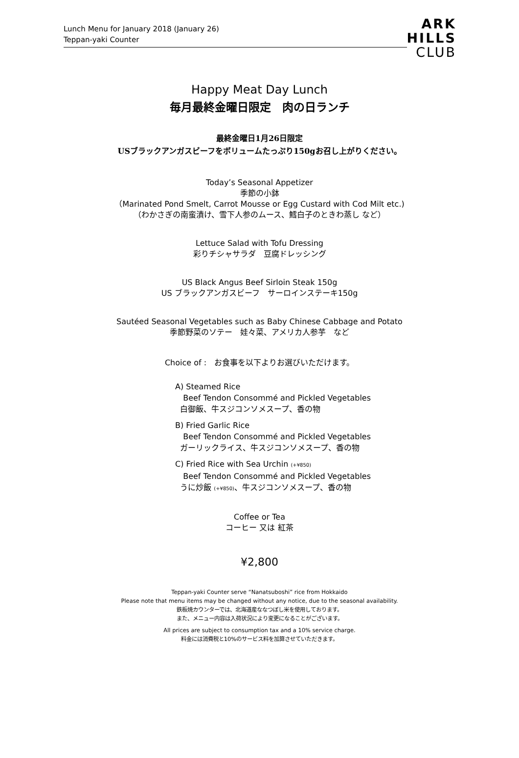Lunch Menu for January 2018 (January 26)
Teppan-yaki Counter
ARK
HILLS
CLUB
Happy Meat Day Lunch
毎月最終金曜日限定　肉の日ランチ
最終金曜日1月26日限定
USブラックアンガスビーフをボリュームたっぷり150gお召し上がりください。
Today’s Seasonal Appetizer
季節の小鉢
（Marinated Pond Smelt, Carrot Mousse or Egg Custard with Cod Milt etc.)
（わかさぎの南蛮漬け、雪下人参のムース、鱈白子のときわ蒸し など）
Lettuce Salad with Tofu Dressing
彩りチシャサラダ　豆腐ドレッシング
US Black Angus Beef Sirloin Steak 150g
US ブラックアンガスビーフ　サーロインステーキ150g
Sautéed Seasonal Vegetables such as Baby Chinese Cabbage and Potato
季節野菜のソテー　娃々菜、アメリカ人参芋　など
Choice of :　お食事を以下よりお選びいただけます。
A) Steamed Rice
Beef Tendon Consommé and Pickled Vegetables
白御飯、牛スジコンソメスープ、香の物
B) Fried Garlic Rice
Beef Tendon Consommé and Pickled Vegetables
ガーリックライス、牛スジコンソメスープ、香の物
C) Fried Rice with Sea Urchin (+¥850)
Beef Tendon Consommé and Pickled Vegetables
うに炒飯 (+¥850)、牛スジコンソメスープ、香の物
Coffee or Tea
コーヒー 又は 紅茶
¥2,800
Teppan-yaki Counter serve “Nanatsuboshi” rice from Hokkaido
Please note that menu items may be changed without any notice, due to the seasonal availability.
鉄板焼カウンターでは、北海道産ななつぼし米を使用しております。
また、メニュー内容は入荷状況により変更になることがございます。
All prices are subject to consumption tax and a 10% service charge.
料金には消費税と10%のサービス料を加算させていただきます。